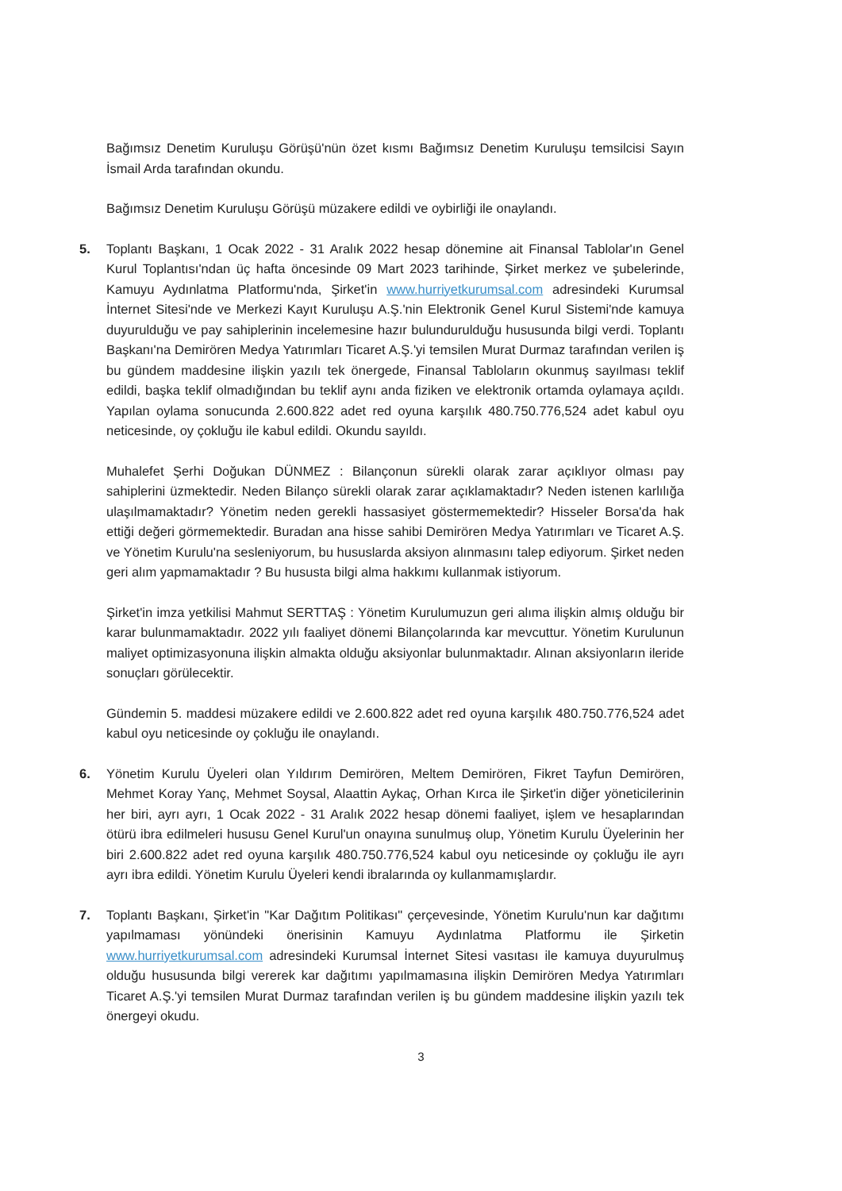Bağımsız Denetim Kuruluşu Görüşü'nün özet kısmı Bağımsız Denetim Kuruluşu temsilcisi Sayın İsmail Arda tarafından okundu.
Bağımsız Denetim Kuruluşu Görüşü müzakere edildi ve oybirliği ile onaylandı.
5. Toplantı Başkanı, 1 Ocak 2022 - 31 Aralık 2022 hesap dönemine ait Finansal Tablolar'ın Genel Kurul Toplantısı'ndan üç hafta öncesinde 09 Mart 2023 tarihinde, Şirket merkez ve şubelerinde, Kamuyu Aydınlatma Platformu'nda, Şirket'in www.hurriyetkurumsal.com adresindeki Kurumsal İnternet Sitesi'nde ve Merkezi Kayıt Kuruluşu A.Ş.'nin Elektronik Genel Kurul Sistemi'nde kamuya duyurulduğu ve pay sahiplerinin incelemesine hazır bulundurulduğu hususunda bilgi verdi. Toplantı Başkanı'na Demirören Medya Yatırımları Ticaret A.Ş.'yi temsilen Murat Durmaz tarafından verilen iş bu gündem maddesine ilişkin yazılı tek önergede, Finansal Tabloların okunmuş sayılması teklif edildi, başka teklif olmadığından bu teklif aynı anda fiziken ve elektronik ortamda oylamaya açıldı. Yapılan oylama sonucunda 2.600.822 adet red oyuna karşılık 480.750.776,524 adet kabul oyu neticesinde, oy çokluğu ile kabul edildi. Okundu sayıldı.
Muhalefet Şerhi Doğukan DÜNMEZ : Bilançonun sürekli olarak zarar açıklıyor olması pay sahiplerini üzmektedir. Neden Bilanço sürekli olarak zarar açıklamaktadır? Neden istenen karlılığa ulaşılmamaktadır? Yönetim neden gerekli hassasiyet göstermemektedir? Hisseler Borsa'da hak ettiği değeri görmemektedir. Buradan ana hisse sahibi Demirören Medya Yatırımları ve Ticaret A.Ş. ve Yönetim Kurulu'na sesleniyorum, bu hususlarda aksiyon alınmasını talep ediyorum. Şirket neden geri alım yapmamaktadır ? Bu hususta bilgi alma hakkımı kullanmak istiyorum.
Şirket'in imza yetkilisi Mahmut SERTTAŞ : Yönetim Kurulumuzun geri alıma ilişkin almış olduğu bir karar bulunmamaktadır. 2022 yılı faaliyet dönemi Bilançolarında kar mevcuttur. Yönetim Kurulunun maliyet optimizasyonuna ilişkin almakta olduğu aksiyonlar bulunmaktadır. Alınan aksiyonların ileride sonuçları görülecektir.
Gündemin 5. maddesi müzakere edildi ve 2.600.822 adet red oyuna karşılık 480.750.776,524 adet kabul oyu neticesinde oy çokluğu ile onaylandı.
6. Yönetim Kurulu Üyeleri olan Yıldırım Demirören, Meltem Demirören, Fikret Tayfun Demirören, Mehmet Koray Yanç, Mehmet Soysal, Alaattin Aykaç, Orhan Kırca ile Şirket'in diğer yöneticilerinin her biri, ayrı ayrı, 1 Ocak 2022 - 31 Aralık 2022 hesap dönemi faaliyet, işlem ve hesaplarından ötürü ibra edilmeleri hususu Genel Kurul'un onayına sunulmuş olup, Yönetim Kurulu Üyelerinin her biri 2.600.822 adet red oyuna karşılık 480.750.776,524 kabul oyu neticesinde oy çokluğu ile ayrı ayrı ibra edildi. Yönetim Kurulu Üyeleri kendi ibralarında oy kullanmamışlardır.
7. Toplantı Başkanı, Şirket'in "Kar Dağıtım Politikası" çerçevesinde, Yönetim Kurulu'nun kar dağıtımı yapılmaması yönündeki önerisinin Kamuyu Aydınlatma Platformu ile Şirketin www.hurriyetkurumsal.com adresindeki Kurumsal İnternet Sitesi vasıtası ile kamuya duyurulmuş olduğu hususunda bilgi vererek kar dağıtımı yapılmamasına ilişkin Demirören Medya Yatırımları Ticaret A.Ş.'yi temsilen Murat Durmaz tarafından verilen iş bu gündem maddesine ilişkin yazılı tek önergeyi okudu.
3